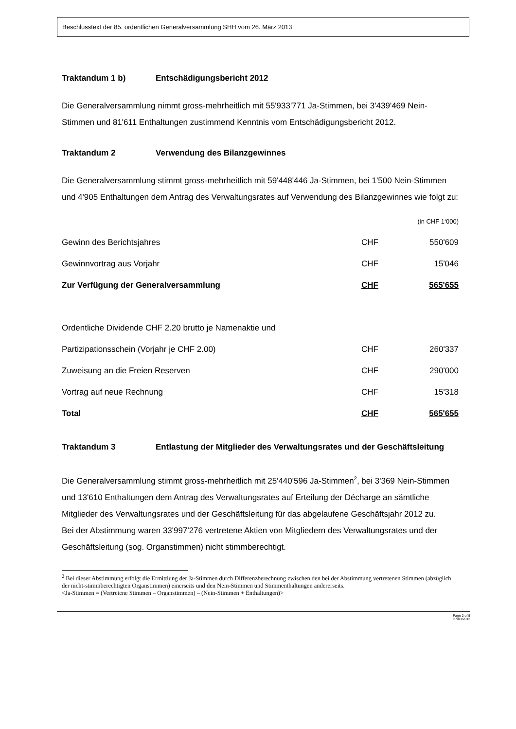Beschlusstext der 85. ordentlichen Generalversammlung SHH vom 26. März 2013
Traktandum 1 b) Entschädigungsbericht 2012
Die Generalversammlung nimmt gross-mehrheitlich mit 55'933'771 Ja-Stimmen, bei 3'439'469 Nein-Stimmen und 81'611 Enthaltungen zustimmend Kenntnis vom Entschädigungsbericht 2012.
Traktandum 2 Verwendung des Bilanzgewinnes
Die Generalversammlung stimmt gross-mehrheitlich mit 59'448'446 Ja-Stimmen, bei 1'500 Nein-Stimmen und 4'905 Enthaltungen dem Antrag des Verwaltungsrates auf Verwendung des Bilanzgewinnes wie folgt zu:
| | | (in CHF 1‘000) |
| Gewinn des Berichtsjahres | CHF | 550'609 |
| Gewinnvortrag aus Vorjahr | CHF | 15'046 |
| Zur Verfügung der Generalversammlung | CHF | 565'655 |
| Ordentliche Dividende CHF 2.20 brutto je Namenaktie und | | |
| Partizipationsschein (Vorjahr je CHF 2.00) | CHF | 260'337 |
| Zuweisung an die Freien Reserven | CHF | 290'000 |
| Vortrag auf neue Rechnung | CHF | 15'318 |
| Total | CHF | 565'655 |
Traktandum 3 Entlastung der Mitglieder des Verwaltungsrates und der Geschäftsleitung
Die Generalversammlung stimmt gross-mehrheitlich mit 25'440'596 Ja-Stimmen<sup>2</sup>, bei 3'369 Nein-Stimmen und 13'610 Enthaltungen dem Antrag des Verwaltungsrates auf Erteilung der Décharge an sämtliche Mitglieder des Verwaltungsrates und der Geschäftsleitung für das abgelaufene Geschäftsjahr 2012 zu.
Bei der Abstimmung waren 33'997'276 vertretene Aktien von Mitgliedern des Verwaltungsrates und der Geschäftsleitung (sog. Organstimmen) nicht stimmberechtigt.
<sup>2</sup> Bei dieser Abstimmung erfolgt die Ermittlung der Ja-Stimmen durch Differenzberechnung zwischen den bei der Abstimmung vertretenen Stimmen (abzüglich der nicht-stimmberechtigten Organstimmen) einerseits und den Nein-Stimmen und Stimmenthaltungen andererseits.
<Ja-Stimmen = (Vertretene Stimmen – Organstimmen) – (Nein-Stimmen + Enthaltungen)>
Page 2 of 5
27/03/2013